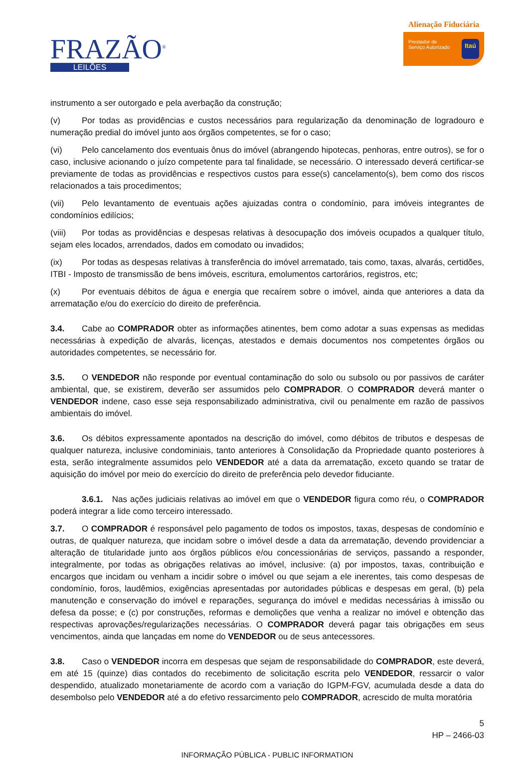FRAZÃO<sup>®</sup>
LEILÕES
Alienação Fiduciária
Prestador de
Serviço Autorizado Itaú
instrumento a ser outorgado e pela averbação da construção;
(v) Por todas as providências e custos necessários para regularização da denominação de logradouro e numeração predial do imóvel junto aos órgãos competentes, se for o caso;
(vi) Pelo cancelamento dos eventuais ônus do imóvel (abrangendo hipotecas, penhoras, entre outros), se for o caso, inclusive acionando o juízo competente para tal finalidade, se necessário. O interessado deverá certificar-se previamente de todas as providências e respectivos custos para esse(s) cancelamento(s), bem como dos riscos relacionados a tais procedimentos;
(vii) Pelo levantamento de eventuais ações ajuizadas contra o condomínio, para imóveis integrantes de condomínios edilícios;
(viii) Por todas as providências e despesas relativas à desocupação dos imóveis ocupados a qualquer título, sejam eles locados, arrendados, dados em comodato ou invadidos;
(ix) Por todas as despesas relativas à transferência do imóvel arrematado, tais como, taxas, alvarás, certidões, ITBI - Imposto de transmissão de bens imóveis, escritura, emolumentos cartorários, registros, etc;
(x) Por eventuais débitos de água e energia que recaírem sobre o imóvel, ainda que anteriores a data da arrematação e/ou do exercício do direito de preferência.
3.4. Cabe ao COMPRADOR obter as informações atinentes, bem como adotar a suas expensas as medidas necessárias à expedição de alvarás, licenças, atestados e demais documentos nos competentes órgãos ou autoridades competentes, se necessário for.
3.5. O VENDEDOR não responde por eventual contaminação do solo ou subsolo ou por passivos de caráter ambiental, que, se existirem, deverão ser assumidos pelo COMPRADOR. O COMPRADOR deverá manter o VENDEDOR indene, caso esse seja responsabilizado administrativa, civil ou penalmente em razão de passivos ambientais do imóvel.
3.6. Os débitos expressamente apontados na descrição do imóvel, como débitos de tributos e despesas de qualquer natureza, inclusive condominiais, tanto anteriores à Consolidação da Propriedade quanto posteriores à esta, serão integralmente assumidos pelo VENDEDOR até a data da arrematação, exceto quando se tratar de aquisição do imóvel por meio do exercício do direito de preferência pelo devedor fiduciante.
3.6.1. Nas ações judiciais relativas ao imóvel em que o VENDEDOR figura como réu, o COMPRADOR poderá integrar a lide como terceiro interessado.
3.7. O COMPRADOR é responsável pelo pagamento de todos os impostos, taxas, despesas de condomínio e outras, de qualquer natureza, que incidam sobre o imóvel desde a data da arrematação, devendo providenciar a alteração de titularidade junto aos órgãos públicos e/ou concessionárias de serviços, passando a responder, integralmente, por todas as obrigações relativas ao imóvel, inclusive: (a) por impostos, taxas, contribuição e encargos que incidam ou venham a incidir sobre o imóvel ou que sejam a ele inerentes, tais como despesas de condomínio, foros, laudêmios, exigências apresentadas por autoridades públicas e despesas em geral, (b) pela manutenção e conservação do imóvel e reparações, segurança do imóvel e medidas necessárias à imissão ou defesa da posse; e (c) por construções, reformas e demolições que venha a realizar no imóvel e obtenção das respectivas aprovações/regularizações necessárias. O COMPRADOR deverá pagar tais obrigações em seus vencimentos, ainda que lançadas em nome do VENDEDOR ou de seus antecessores.
3.8. Caso o VENDEDOR incorra em despesas que sejam de responsabilidade do COMPRADOR, este deverá, em até 15 (quinze) dias contados do recebimento de solicitação escrita pelo VENDEDOR, ressarcir o valor despendido, atualizado monetariamente de acordo com a variação do IGPM-FGV, acumulada desde a data do desembolso pelo VENDEDOR até a do efetivo ressarcimento pelo COMPRADOR, acrescido de multa moratória
5
HP – 2466-03
INFORMAÇÃO PÚBLICA - PUBLIC INFORMATION